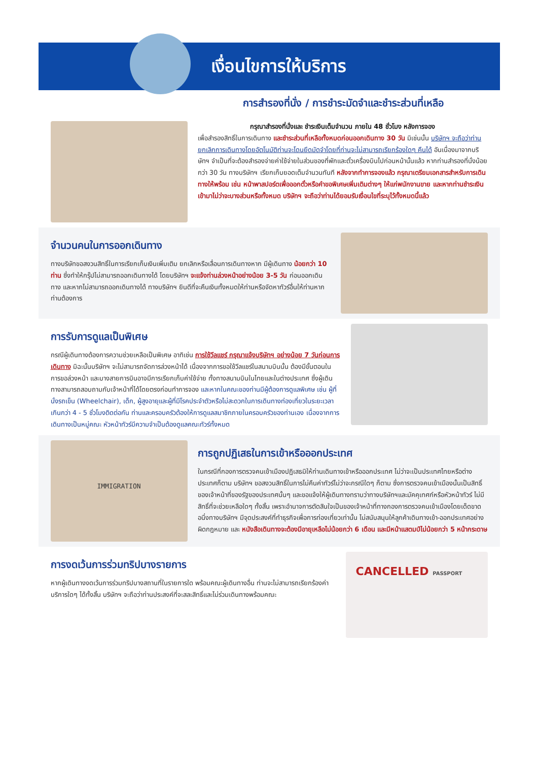เงื่อนไขการให้บริการ
การสำรองที่นั่ง / การชำระมัดจำและชำระส่วนที่เหลือ
กรุณาสำรองที่นั่งและ ชำระเงินเต็มจำนวน ภายใน 48 ชั่วโมง หลังการจอง
เพื่อสำรองสิทธิ์ในการเดินทาง และชำระส่วนที่เหลือทั้งหมดก่อนออกเดินทาง 30 วัน มิเช่นนั้น บริษัทฯ จะถือว่าท่าน ยกเลิกการเดินทางโดยอัตโนมัติท่านจะโดนยึดมัดจำโดยที่ท่านจะไม่สามารถเรียกร้องใดๆ คืนได้ อันเนื่องมาจากบริษัทฯ จำเป็นที่จะต้องสำรองจ่ายค่าใช้จ่ายในส่วนของที่พักและตั๋วเครื่องบินไปก่อนหน้านั้นแล้ว หากท่านสำรองที่นั่งน้อยกว่า 30 วัน ทางบริษัทฯ เรียกเก็บยอดเต็มจำนวนทันที หลังจากทำการจองแล้ว กรุณาเตรียมเอกสารสำหรับการเดินทางให้พร้อม เช่น หน้าพาสปอร์ตเพื่อออกตั๋วหรือคำขอพิเศษเพิ่มเติมต่างๆ ให้แก่พนักงานขาย และหากท่านชำระเงินเข้ามาไม่ว่าจะบางส่วนหรือทั้งหมด บริษัทฯ จะถือว่าท่านได้ยอมรับเงื่อนไขที่ระบุไว้ทั้งหมดนี้แล้ว
จำนวนคนในการออกเดินทาง
ทางบริษัทขอสงวนสิทธิ์ในการเรียกเก็บเงินเพิ่มเติม ยกเลิกหรือเลื่อนการเดินทางหาก มีผู้เดินทาง น้อยกว่า 10 ท่าน ซึ่งทำให้กรุ๊ปไม่สามารถออกเดินทางได้ โดยบริษัทฯ จะแจ้งท่านล่วงหน้าอย่างน้อย 3-5 วัน ก่อนออกเดินทาง และหากไม่สามารถออกเดินทางได้ ทางบริษัทฯ ยินดีที่จะคืนเงินทั้งหมดให้ท่านหรือจัดหาทัวร์อื่นให้ท่านหากท่านต้องการ
การรับการดูแลเป็นพิเศษ
กรณีผู้เดินทางต้องการความช่วยเหลือเป็นพิเศษ อาทิเช่น การใช้วีลแชร์ กรุณาแจ้งบริษัทฯ อย่างน้อย 7 วันก่อนการเดินทาง มิฉะนั้นบริษัทฯ จะไม่สามารถจัดการล่วงหน้าได้ เนื่องจากการขอใช้วีลแชร์ในสนามบินนั้น ต้องมีขั้นตอนในการขอล่วงหน้า และบางสายการบินอาจมีการเรียกเก็บค่าใช้จ่าย ทั้งทางสนามบินในไทยและในต่างประเทศ ซึ่งผู้เดินทางสามารถสอบถามกับเจ้าหน้าที่ได้โดยตรงก่อนทำการจอง และหากในคณะของท่านมีผู้ต้องการดูแลพิเศษ เช่น ผู้ที่นั่งรถเข็น (Wheelchair), เด็ก, ผู้สูงอายุและผู้ที่มีโรคประจำตัวหรือไม่สะดวกในการเดินทางท่องเที่ยวในระยะเวลาเกินกว่า 4 - 5 ชั่วโมงติดต่อกัน ท่านและครอบครัวต้องให้การดูแลสมาชิกภายในครอบครัวของท่านเอง เนื่องจากการเดินทางเป็นหมู่คณะ หัวหน้าทัวร์มีความจำเป็นต้องดูแลคณะทัวร์ทั้งหมด
IMMIGRATION
การถูกปฏิเสธในการเข้าหรือออกประเทศ
ในกรณีที่กองการตรวจคนเข้าเมืองปฏิเสธมิให้ท่านเดินทางเข้าหรือออกประเทศ ไม่ว่าจะเป็นประเทศไทยหรือต่างประเทศก็ตาม บริษัทฯ ขอสงวนสิทธิ์ในการไม่คืนค่าทัวร์ไม่ว่าจะกรณีใดๆ ก็ตาม ซึ่งการตรวจคนเข้าเมืองนั้นเป็นสิทธิ์ของเจ้าหน้าที่ของรัฐของประเทศนั้นๆ และขอแจ้งให้ผู้เดินทางทราบว่าทางบริษัทฯและมัคคุเทศก์หรือหัวหน้าทัวร์ ไม่มีสิทธิ์ที่จะช่วยเหลือใดๆ ทั้งสิ้น เพราะอำนาจการตัดสินใจเป็นของเจ้าหน้าที่ทางกองการตรวจคนเข้าเมืองโดยเด็ดขาด อนึ่งทางบริษัทฯ มีจุดประสงค์ที่ทำธุรกิจเพื่อการท่องเที่ยวเท่านั้น ไม่สนับสนุนให้ลูกค้าเดินทางเข้า-ออกประเทศอย่างผิดกฎหมาย และ หนังสือเดินทางจะต้องมีอายุเหลือไม่น้อยกว่า 6 เดือน และมีหน้าแสตมป์ไม่น้อยกว่า 5 หน้ากระดาษ
การงดเว้นการร่วมทริปบางรายการ
หากผู้เดินทางงดเว้นการร่วมทริปบางสถานที่ในรายการใด พร้อมคณะผู้เดินทางอื่น ท่านจะไม่สามารถเรียกร้องค่าบริการใดๆ ได้ทั้งสิ้น บริษัทฯ จะถือว่าท่านประสงค์ที่จะสละสิทธิ์และไม่ร่วมเดินทางพร้อมคณะ
CANCELLED PASSPORT